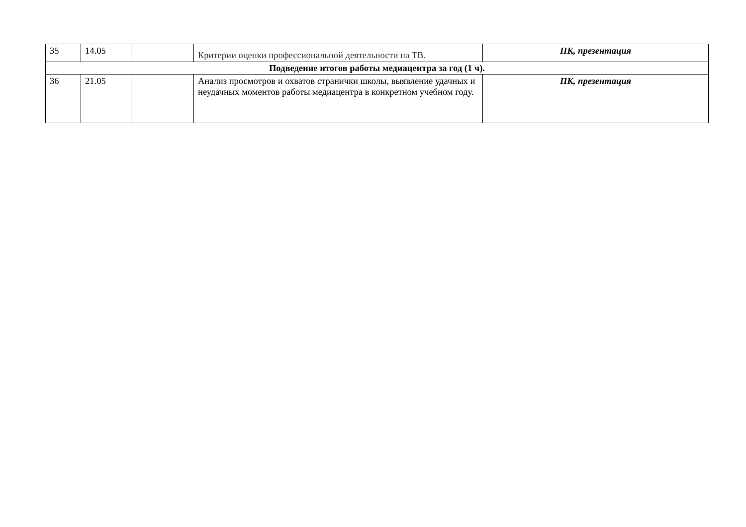| 35 | 14.05 | | Критерии оценки профессиональной деятельности на ТВ. | ПК, презентация |
| Подведение итогов работы медиацентра за год (1 ч). | | | | |
| 36 | 21.05 | | Анализ просмотров и охватов странички школы, выявление удачных и неудачных моментов работы медиацентра в конкретном учебном году. | ПК, презентация |